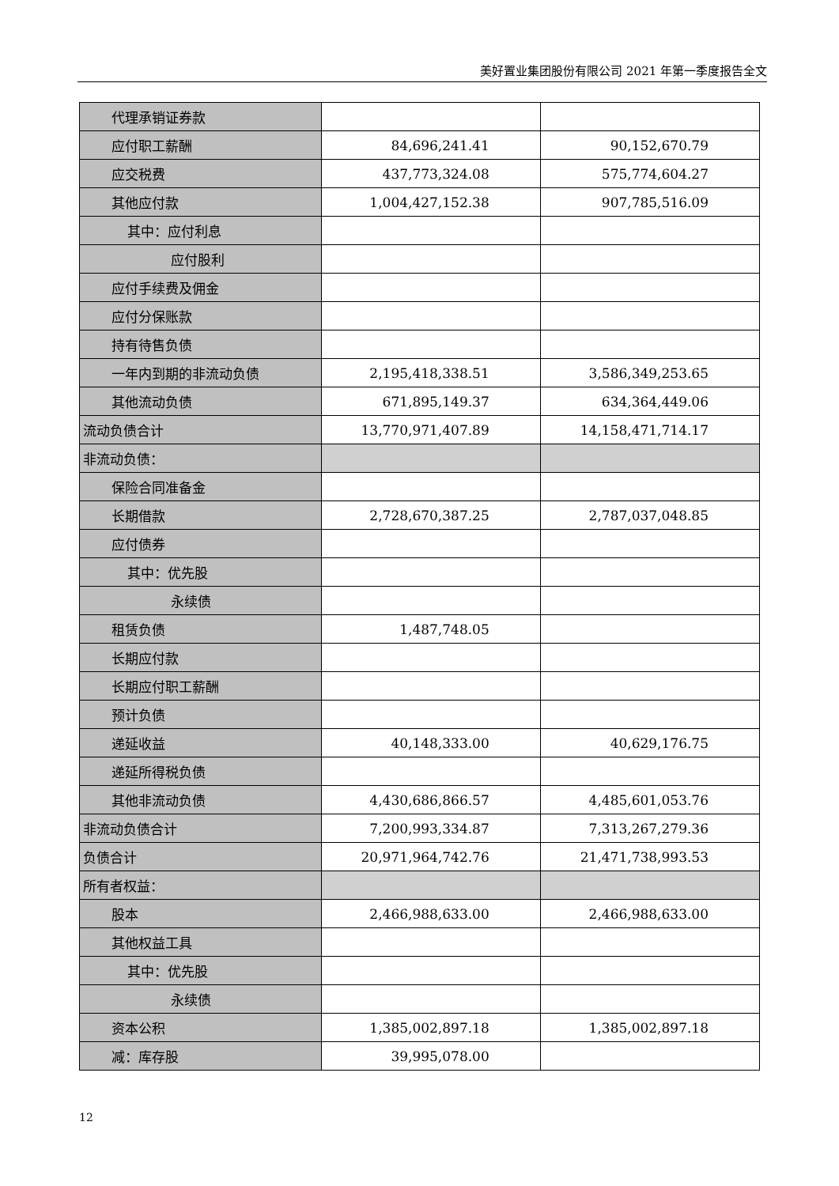美好置业集团股份有限公司 2021 年第一季度报告全文
| 代理承销证券款 | | |
| 应付职工薪酬 | 84,696,241.41 | 90,152,670.79 |
| 应交税费 | 437,773,324.08 | 575,774,604.27 |
| 其他应付款 | 1,004,427,152.38 | 907,785,516.09 |
| 其中：应付利息 | | |
| 应付股利 | | |
| 应付手续费及佣金 | | |
| 应付分保账款 | | |
| 持有待售负债 | | |
| 一年内到期的非流动负债 | 2,195,418,338.51 | 3,586,349,253.65 |
| 其他流动负债 | 671,895,149.37 | 634,364,449.06 |
| 流动负债合计 | 13,770,971,407.89 | 14,158,471,714.17 |
| 非流动负债： | | |
| 保险合同准备金 | | |
| 长期借款 | 2,728,670,387.25 | 2,787,037,048.85 |
| 应付债券 | | |
| 其中：优先股 | | |
| 永续债 | | |
| 租赁负债 | 1,487,748.05 | |
| 长期应付款 | | |
| 长期应付职工薪酬 | | |
| 预计负债 | | |
| 递延收益 | 40,148,333.00 | 40,629,176.75 |
| 递延所得税负债 | | |
| 其他非流动负债 | 4,430,686,866.57 | 4,485,601,053.76 |
| 非流动负债合计 | 7,200,993,334.87 | 7,313,267,279.36 |
| 负债合计 | 20,971,964,742.76 | 21,471,738,993.53 |
| 所有者权益： | | |
| 股本 | 2,466,988,633.00 | 2,466,988,633.00 |
| 其他权益工具 | | |
| 其中：优先股 | | |
| 永续债 | | |
| 资本公积 | 1,385,002,897.18 | 1,385,002,897.18 |
| 减：库存股 | 39,995,078.00 | |
12